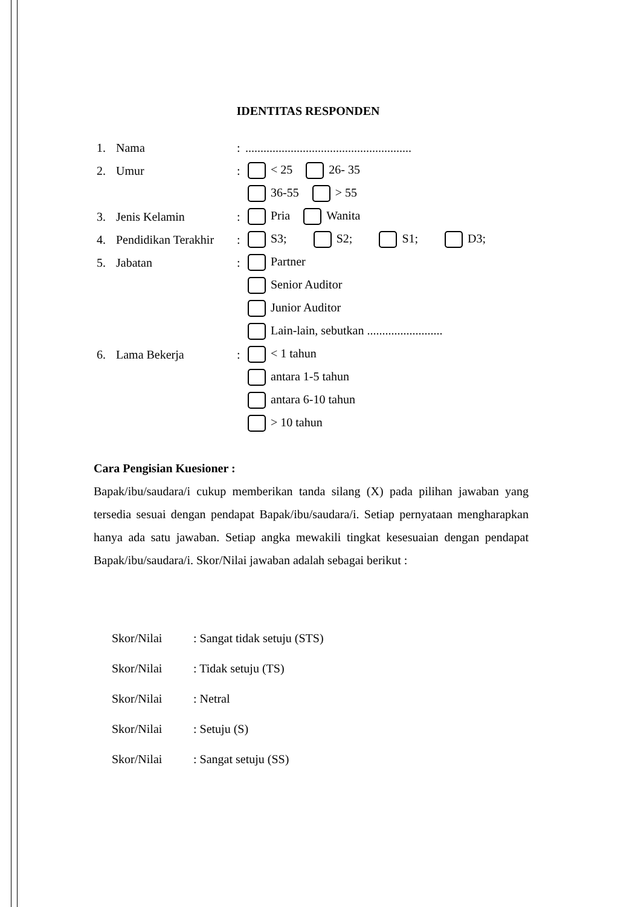IDENTITAS RESPONDEN
1. Nama:.......................................................
2. Umur: < 25 26- 35
36-55 > 55
3. Jenis Kelamin: Pria Wanita
4. Pendidikan Terakhir: S3; S2; S1; D3;
5. Jabatan: Partner
Senior Auditor
Junior Auditor
Lain-lain, sebutkan .........................
6. Lama Bekerja: < 1 tahun
antara 1-5 tahun
antara 6-10 tahun
> 10 tahun
Cara Pengisian Kuesioner :
Bapak/ibu/saudara/i cukup memberikan tanda silang (X) pada pilihan jawaban yang tersedia sesuai dengan pendapat Bapak/ibu/saudara/i. Setiap pernyataan mengharapkan hanya ada satu jawaban. Setiap angka mewakili tingkat kesesuaian dengan pendapat Bapak/ibu/saudara/i. Skor/Nilai jawaban adalah sebagai berikut :
Skor/Nilai: Sangat tidak setuju (STS)
Skor/Nilai: Tidak setuju (TS)
Skor/Nilai: Netral
Skor/Nilai: Setuju (S)
Skor/Nilai: Sangat setuju (SS)